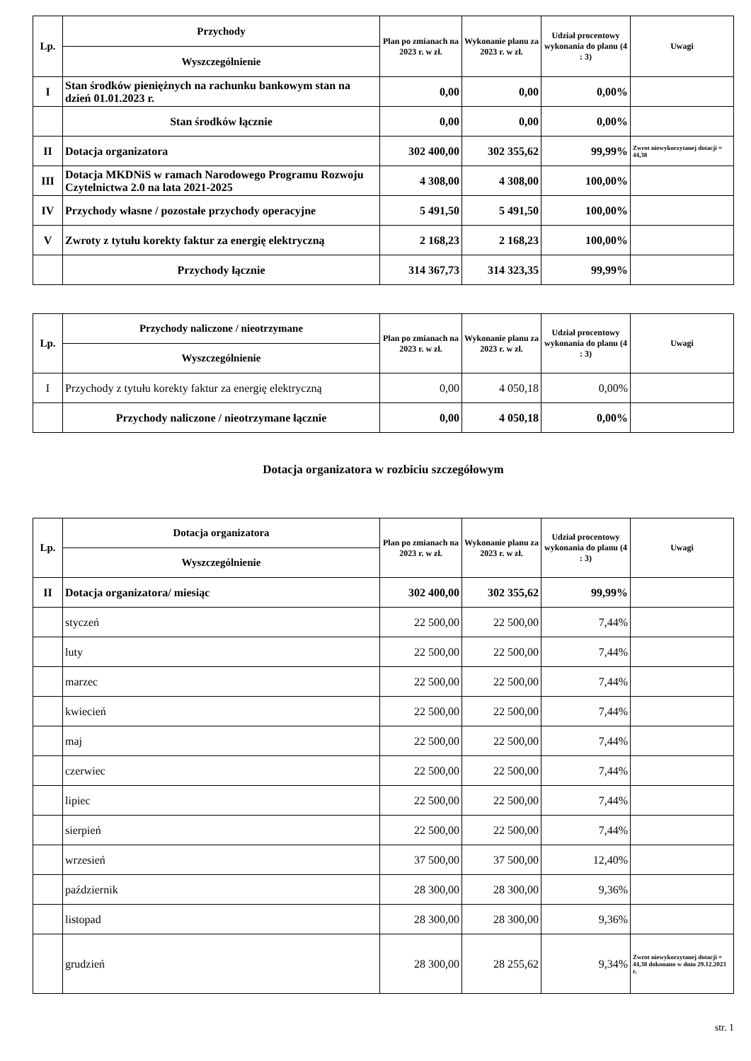| Lp. | Przychody | Plan po zmianach na 2023 r. w zł. | Wykonanie planu za 2023 r. w zł. | Udział procentowy wykonania do planu (4 : 3) | Uwagi |
| --- | --- | --- | --- | --- | --- |
| | Wyszczególnienie | | | | |
| I | Stan środków pieniężnych na rachunku bankowym stan na dzień 01.01.2023 r. | 0,00 | 0,00 | 0,00% | |
| | Stan środków łącznie | 0,00 | 0,00 | 0,00% | |
| II | Dotacja organizatora | 302 400,00 | 302 355,62 | 99,99% | Zwrot niewykorzytanej dotacji = 44,38 |
| III | Dotacja MKDNiS w ramach Narodowego Programu Rozwoju Czytelnictwa 2.0 na lata 2021-2025 | 4 308,00 | 4 308,00 | 100,00% | |
| IV | Przychody własne / pozostałe przychody operacyjne | 5 491,50 | 5 491,50 | 100,00% | |
| V | Zwroty z tytułu korekty faktur za energię elektryczną | 2 168,23 | 2 168,23 | 100,00% | |
| | Przychody łącznie | 314 367,73 | 314 323,35 | 99,99% | |
| Lp. | Przychody naliczone / nieotrzymane | Plan po zmianach na 2023 r. w zł. | Wykonanie planu za 2023 r. w zł. | Udział procentowy wykonania do planu (4 : 3) | Uwagi |
| --- | --- | --- | --- | --- | --- |
| | Wyszczególnienie | | | | |
| I | Przychody z tytułu korekty faktur za energię elektryczną | 0,00 | 4 050,18 | 0,00% | |
| | Przychody naliczone / nieotrzymane łącznie | 0,00 | 4 050,18 | 0,00% | |
Dotacja organizatora w rozbiciu szczegółowym
| Lp. | Dotacja organizatora | Plan po zmianach na 2023 r. w zł. | Wykonanie planu za 2023 r. w zł. | Udział procentowy wykonania do planu (4 : 3) | Uwagi |
| --- | --- | --- | --- | --- | --- |
| | Wyszczególnienie | | | | |
| II | Dotacja organizatora/ miesiąc | 302 400,00 | 302 355,62 | 99,99% | |
| | styczeń | 22 500,00 | 22 500,00 | 7,44% | |
| | luty | 22 500,00 | 22 500,00 | 7,44% | |
| | marzec | 22 500,00 | 22 500,00 | 7,44% | |
| | kwiecień | 22 500,00 | 22 500,00 | 7,44% | |
| | maj | 22 500,00 | 22 500,00 | 7,44% | |
| | czerwiec | 22 500,00 | 22 500,00 | 7,44% | |
| | lipiec | 22 500,00 | 22 500,00 | 7,44% | |
| | sierpień | 22 500,00 | 22 500,00 | 7,44% | |
| | wrzesień | 37 500,00 | 37 500,00 | 12,40% | |
| | październik | 28 300,00 | 28 300,00 | 9,36% | |
| | listopad | 28 300,00 | 28 300,00 | 9,36% | |
| | grudzień | 28 300,00 | 28 255,62 | 9,34% | Zwrot niewykorzytanej dotacji = 44,38 dokonano w dniu 29.12.2023 r. |
str. 1